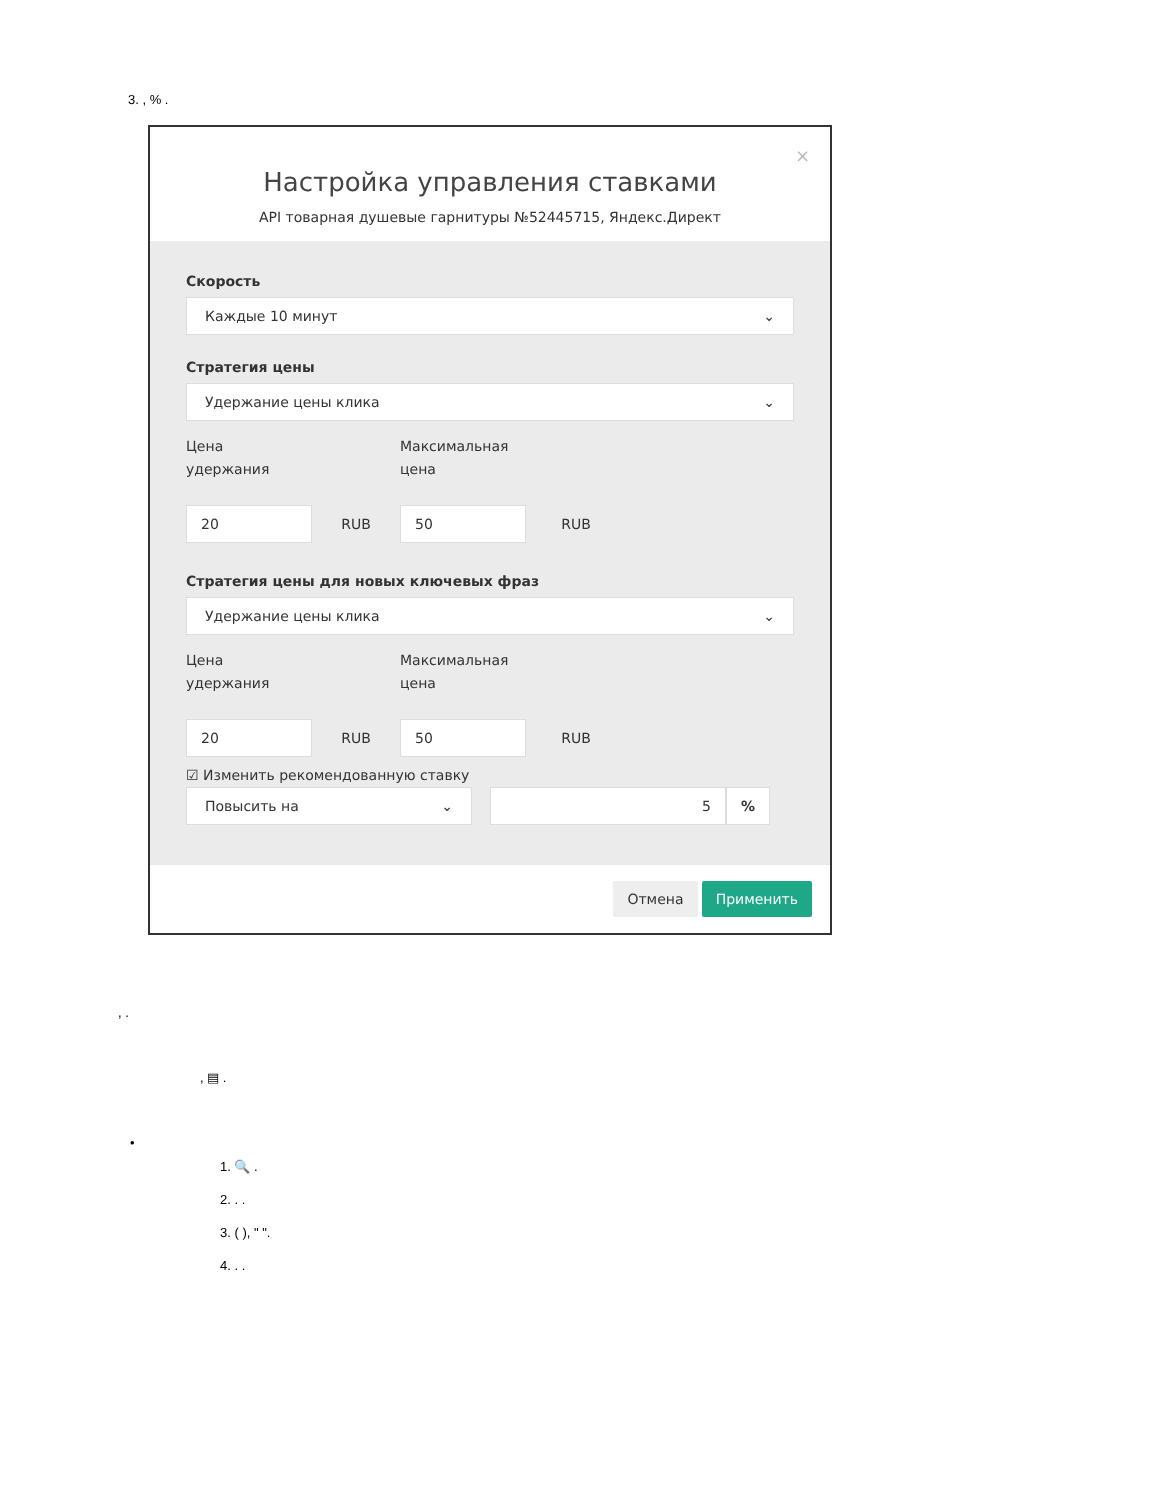3. , % .
×
Настройка управления ставками
API товарная душевые гарнитуры №52445715, Яндекс.Директ
Скорость
Каждые 10 минут ⌄
Стратегия цены
Удержание цены клика ⌄
Цена
удержания
Максимальная
цена
20
RUB
50
RUB
Стратегия цены для новых ключевых фраз
Удержание цены клика ⌄
Цена
удержания
Максимальная
цена
20
RUB
50
RUB
☑ Изменить рекомендованную ставку
Повысить на ⌄ 5 %
Отмена Применить
, .
, ▤ .
•
1. 🔍 .
2. . .
3. ( ), " ".
4. . .